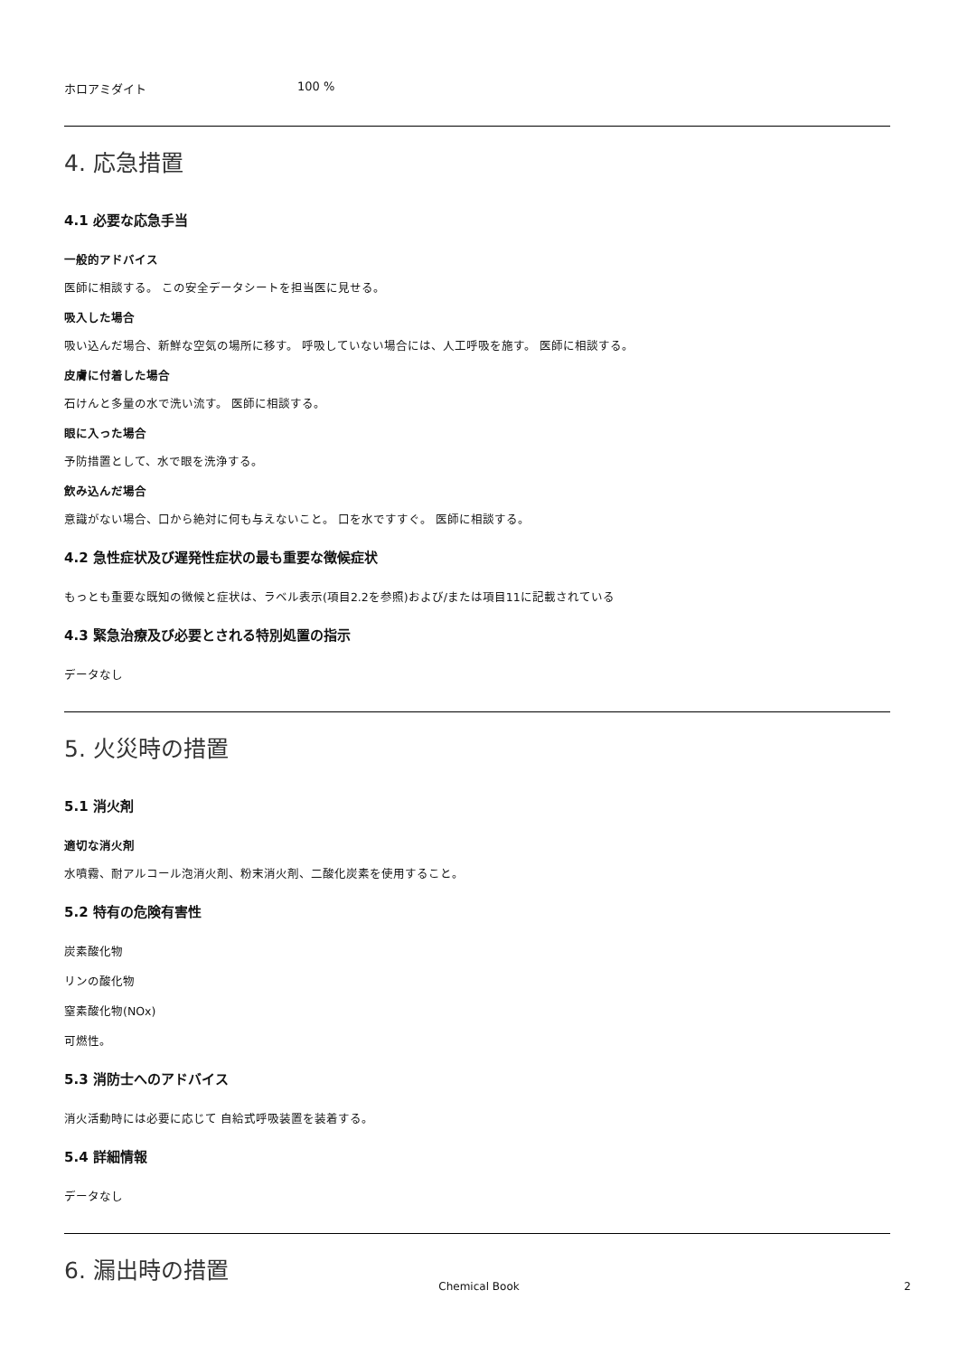ホロアミダイト 100 %
4. 応急措置
4.1 必要な応急手当
一般的アドバイス
医師に相談する。 この安全データシートを担当医に見せる。
吸入した場合
吸い込んだ場合、新鮮な空気の場所に移す。 呼吸していない場合には、人工呼吸を施す。 医師に相談する。
皮膚に付着した場合
石けんと多量の水で洗い流す。 医師に相談する。
眼に入った場合
予防措置として、水で眼を洗浄する。
飲み込んだ場合
意識がない場合、口から絶対に何も与えないこと。 口を水ですすぐ。 医師に相談する。
4.2 急性症状及び遅発性症状の最も重要な徴候症状
もっとも重要な既知の徴候と症状は、ラベル表示(項目2.2を参照)および/または項目11に記載されている
4.3 緊急治療及び必要とされる特別処置の指示
データなし
5. 火災時の措置
5.1 消火剤
適切な消火剤
水噴霧、耐アルコール泡消火剤、粉末消火剤、二酸化炭素を使用すること。
5.2 特有の危険有害性
炭素酸化物
リンの酸化物
窒素酸化物(NOx)
可燃性。
5.3 消防士へのアドバイス
消火活動時には必要に応じて 自給式呼吸装置を装着する。
5.4 詳細情報
データなし
6. 漏出時の措置
Chemical Book
2